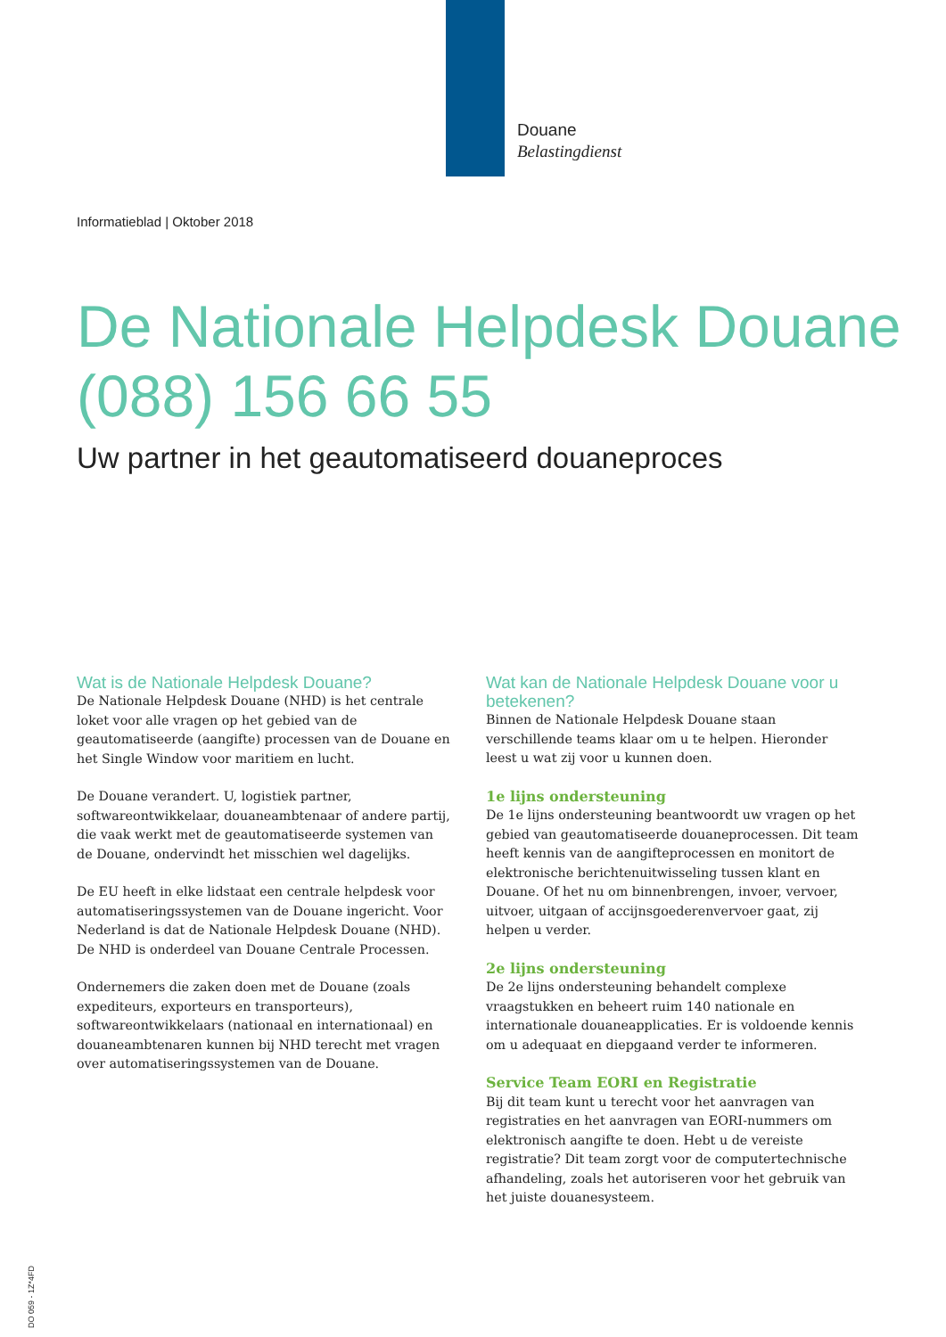Douane
Belastingdienst
Informatieblad | Oktober 2018
De Nationale Helpdesk Douane
(088) 156 66 55
Uw partner in het geautomatiseerd douaneproces
Wat is de Nationale Helpdesk Douane?
De Nationale Helpdesk Douane (NHD) is het centrale loket voor alle vragen op het gebied van de geautomatiseerde (aangifte) processen van de Douane en het Single Window voor maritiem en lucht.
De Douane verandert. U, logistiek partner, softwareontwikkelaar, douaneambtenaar of andere partij, die vaak werkt met de geautomatiseerde systemen van de Douane, ondervindt het misschien wel dagelijks.
De EU heeft in elke lidstaat een centrale helpdesk voor automatiseringssystemen van de Douane ingericht. Voor Nederland is dat de Nationale Helpdesk Douane (NHD). De NHD is onderdeel van Douane Centrale Processen.
Ondernemers die zaken doen met de Douane (zoals expediteurs, exporteurs en transporteurs), softwareontwikkelaars (nationaal en internationaal) en douaneambtenaren kunnen bij NHD terecht met vragen over automatiseringssystemen van de Douane.
Wat kan de Nationale Helpdesk Douane voor u betekenen?
Binnen de Nationale Helpdesk Douane staan verschillende teams klaar om u te helpen. Hieronder leest u wat zij voor u kunnen doen.
1e lijns ondersteuning
De 1e lijns ondersteuning beantwoordt uw vragen op het gebied van geautomatiseerde douaneprocessen. Dit team heeft kennis van de aangifteprocessen en monitort de elektronische berichten­uitwisseling tussen klant en Douane. Of het nu om binnen­brengen, invoer, vervoer, uitvoer, uitgaan of accijnsgoederen­vervoer gaat, zij helpen u verder.
2e lijns ondersteuning
De 2e lijns ondersteuning behandelt complexe vraagstukken en beheert ruim 140 nationale en internationale douaneapplicaties. Er is voldoende kennis om u adequaat en diepgaand verder te informeren.
Service Team EORI en Registratie
Bij dit team kunt u terecht voor het aanvragen van registraties en het aanvragen van EORI-nummers om elektronisch aangifte te doen. Hebt u de vereiste registratie? Dit team zorgt voor de computertechnische afhandeling, zoals het autoriseren voor het gebruik van het juiste douanesysteem.
DO 059 - 1Z*4FD